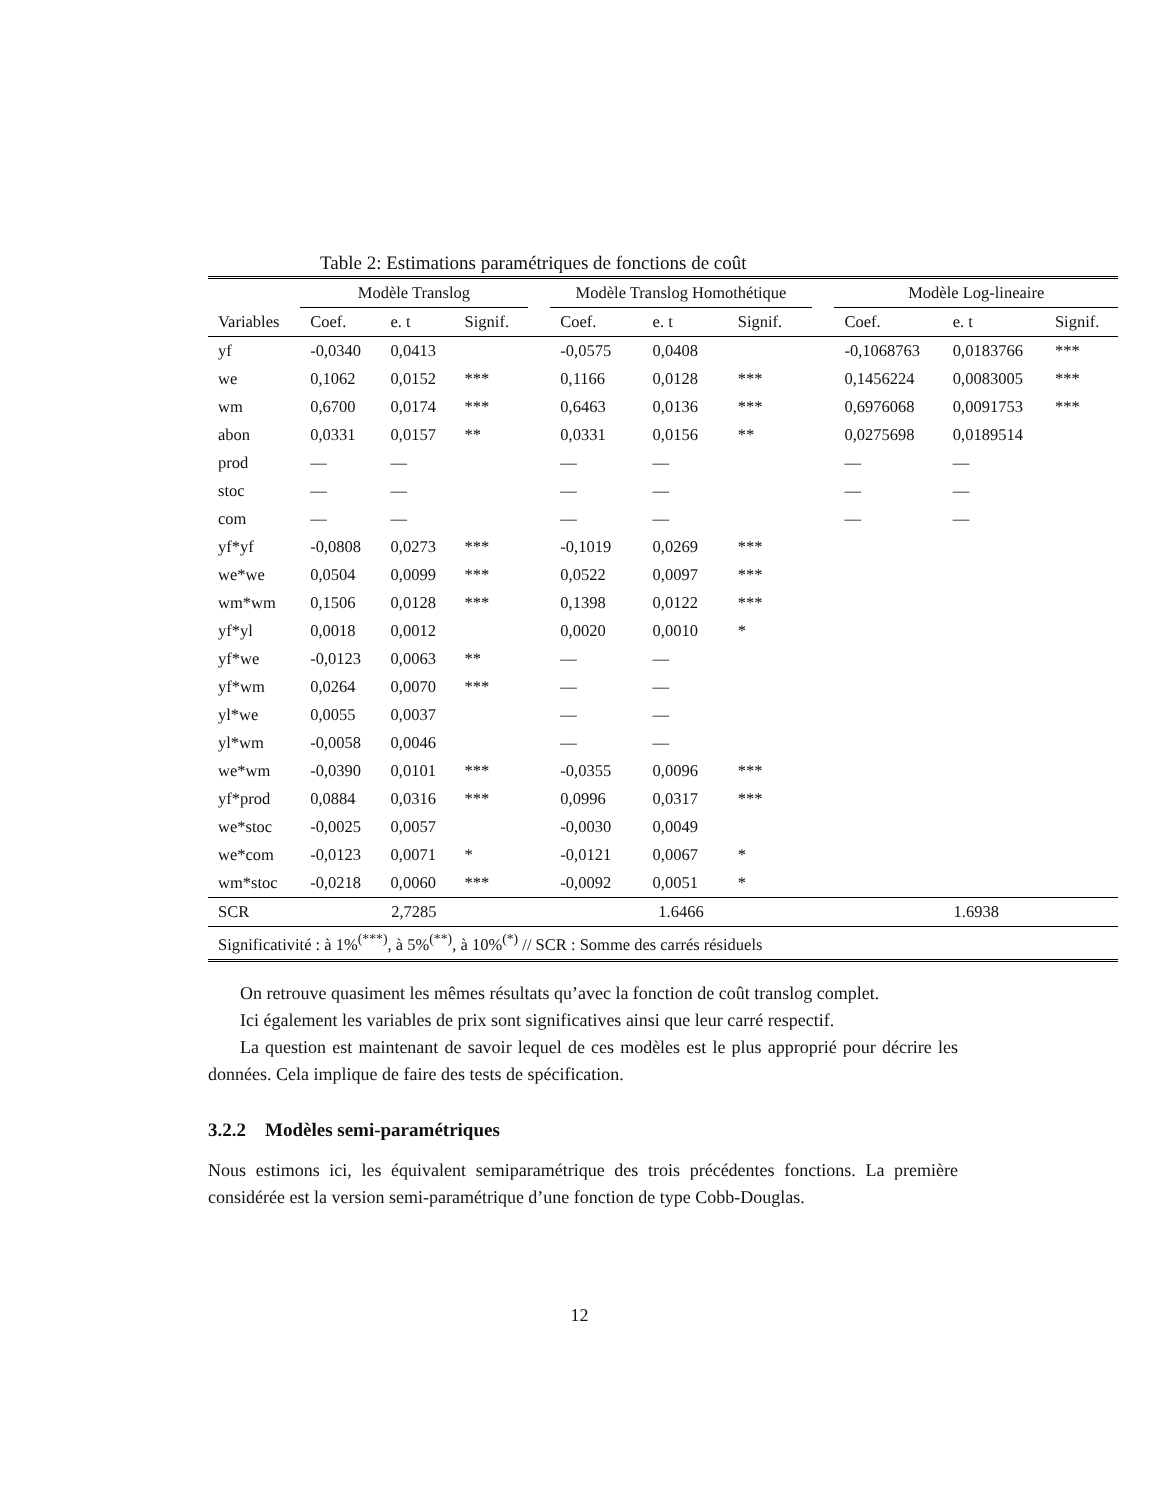Table 2: Estimations paramétriques de fonctions de coût
| | Modèle Translog | | | | Modèle Translog Homothétique | | | | Modèle Log-lineaire | | |
| --- | --- | --- | --- | --- | --- | --- | --- | --- | --- | --- | --- |
| Variables | Coef. | e. t | Signif. | | Coef. | e. t | Signif. | | Coef. | e. t | Signif. |
| yf | -0,0340 | 0,0413 | | | -0,0575 | 0,0408 | | | -0,1068763 | 0,0183766 | *** |
| we | 0,1062 | 0,0152 | *** | | 0,1166 | 0,0128 | *** | | 0,1456224 | 0,0083005 | *** |
| wm | 0,6700 | 0,0174 | *** | | 0,6463 | 0,0136 | *** | | 0,6976068 | 0,0091753 | *** |
| abon | 0,0331 | 0,0157 | ** | | 0,0331 | 0,0156 | ** | | 0,0275698 | 0,0189514 | |
| prod | — | — | | | — | — | | | — | — | |
| stoc | — | — | | | — | — | | | — | — | |
| com | — | — | | | — | — | | | — | — | |
| yf*yf | -0,0808 | 0,0273 | *** | | -0,1019 | 0,0269 | *** | | | | |
| we*we | 0,0504 | 0,0099 | *** | | 0,0522 | 0,0097 | *** | | | | |
| wm*wm | 0,1506 | 0,0128 | *** | | 0,1398 | 0,0122 | *** | | | | |
| yf*yl | 0,0018 | 0,0012 | | | 0,0020 | 0,0010 | * | | | | |
| yf*we | -0,0123 | 0,0063 | ** | | — | — | | | | | |
| yf*wm | 0,0264 | 0,0070 | *** | | — | — | | | | | |
| yl*we | 0,0055 | 0,0037 | | | — | — | | | | | |
| yl*wm | -0,0058 | 0,0046 | | | — | — | | | | | |
| we*wm | -0,0390 | 0,0101 | *** | | -0,0355 | 0,0096 | *** | | | | |
| yf*prod | 0,0884 | 0,0316 | *** | | 0,0996 | 0,0317 | *** | | | | |
| we*stoc | -0,0025 | 0,0057 | | | -0,0030 | 0,0049 | | | | | |
| we*com | -0,0123 | 0,0071 | * | | -0,0121 | 0,0067 | * | | | | |
| wm*stoc | -0,0218 | 0,0060 | *** | | -0,0092 | 0,0051 | * | | | | |
| SCR | 2,7285 | | | | 1.6466 | | | | 1.6938 | | |
| Significativité : à 1%<sup>(***)</sup>, à 5%<sup>(**)</sup>, à 10%<sup>(*)</sup> // SCR : Somme des carrés résiduels | | | | | | | | | | | |
On retrouve quasiment les mêmes résultats qu’avec la fonction de coût translog complet.
Ici également les variables de prix sont significatives ainsi que leur carré respectif.
La question est maintenant de savoir lequel de ces modèles est le plus approprié pour décrire les données. Cela implique de faire des tests de spécification.
3.2.2 Modèles semi-paramétriques
Nous estimons ici, les équivalent semiparamétrique des trois précédentes fonctions. La première considérée est la version semi-paramétrique d’une fonction de type Cobb-Douglas.
12